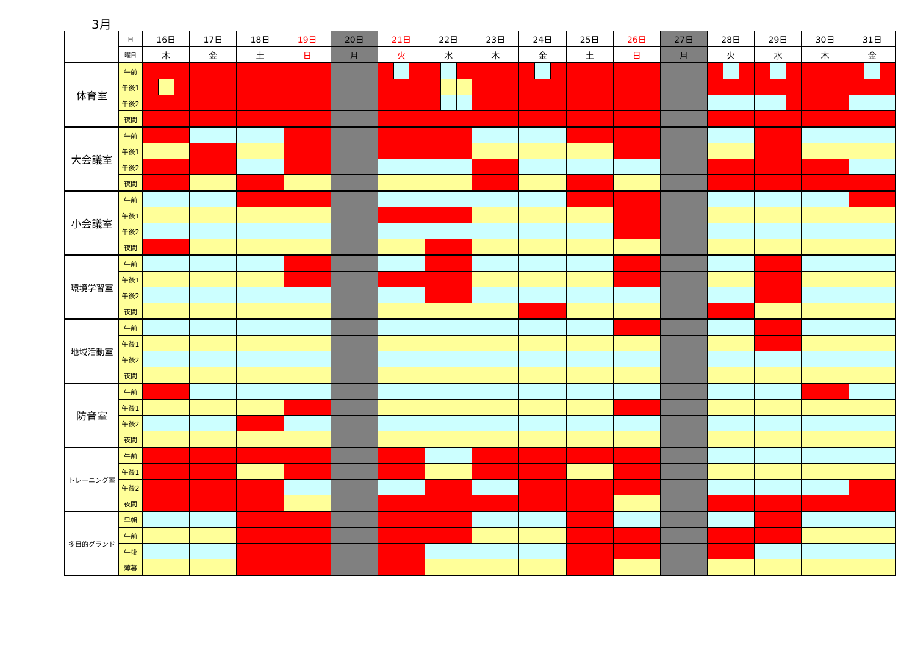3月
| | 日 | 16日 | | | 17日 | 18日 | 19日 | 20日 | 21日 | | | 22日 | | | 23日 | 24日 | | | 25日 | 26日 | 27日 | 28日 | | | 29日 | | | 30日 | 31日 | | |
| --- | --- | --- | --- | --- | --- | --- | --- | --- | --- | --- | --- | --- | --- | --- | --- | --- | --- | --- | --- | --- | --- | --- | --- | --- | --- | --- | --- | --- | --- | --- | --- |
| | 曜日 | 木 | | | 金 | 土 | 日 | 月 | 火 | | | 水 | | | 木 | 金 | | | 土 | 日 | 月 | 火 | | | 水 | | | 木 | 金 | | |
| 体育室 | 午前 | | | | | | | | | | | | | | | | | | | | | | | | | | | | | | |
| | 午後1 | | | | | | | | | | | | | | | | | | | | | | | | | | | | | | |
| | 午後2 | | | | | | | | | | | | | | | | | | | | | | | | | | | | | | |
| | 夜間 | | | | | | | | | | | | | | | | | | | | | | | | | | | | | | |
| 大会議室 | 午前 | | | | | | | | | | | | | | | | | | | | | | | | | | | | | | |
| | 午後1 | | | | | | | | | | | | | | | | | | | | | | | | | | | | | | |
| | 午後2 | | | | | | | | | | | | | | | | | | | | | | | | | | | | | | |
| | 夜間 | | | | | | | | | | | | | | | | | | | | | | | | | | | | | | |
| 小会議室 | 午前 | | | | | | | | | | | | | | | | | | | | | | | | | | | | | | |
| | 午後1 | | | | | | | | | | | | | | | | | | | | | | | | | | | | | | |
| | 午後2 | | | | | | | | | | | | | | | | | | | | | | | | | | | | | | |
| | 夜間 | | | | | | | | | | | | | | | | | | | | | | | | | | | | | | |
| 環境学習室 | 午前 | | | | | | | | | | | | | | | | | | | | | | | | | | | | | | |
| | 午後1 | | | | | | | | | | | | | | | | | | | | | | | | | | | | | | |
| | 午後2 | | | | | | | | | | | | | | | | | | | | | | | | | | | | | | |
| | 夜間 | | | | | | | | | | | | | | | | | | | | | | | | | | | | | | |
| 地域活動室 | 午前 | | | | | | | | | | | | | | | | | | | | | | | | | | | | | | |
| | 午後1 | | | | | | | | | | | | | | | | | | | | | | | | | | | | | | |
| | 午後2 | | | | | | | | | | | | | | | | | | | | | | | | | | | | | | |
| | 夜間 | | | | | | | | | | | | | | | | | | | | | | | | | | | | | | |
| 防音室 | 午前 | | | | | | | | | | | | | | | | | | | | | | | | | | | | | | |
| | 午後1 | | | | | | | | | | | | | | | | | | | | | | | | | | | | | | |
| | 午後2 | | | | | | | | | | | | | | | | | | | | | | | | | | | | | | |
| | 夜間 | | | | | | | | | | | | | | | | | | | | | | | | | | | | | | |
| トレーニング室 | 午前 | | | | | | | | | | | | | | | | | | | | | | | | | | | | | | |
| | 午後1 | | | | | | | | | | | | | | | | | | | | | | | | | | | | | | |
| | 午後2 | | | | | | | | | | | | | | | | | | | | | | | | | | | | | | |
| | 夜間 | | | | | | | | | | | | | | | | | | | | | | | | | | | | | | |
| 多目的グランド | 早朝 | | | | | | | | | | | | | | | | | | | | | | | | | | | | | | |
| | 午前 | | | | | | | | | | | | | | | | | | | | | | | | | | | | | | |
| | 午後 | | | | | | | | | | | | | | | | | | | | | | | | | | | | | | |
| | 薄暮 | | | | | | | | | | | | | | | | | | | | | | | | | | | | | | |